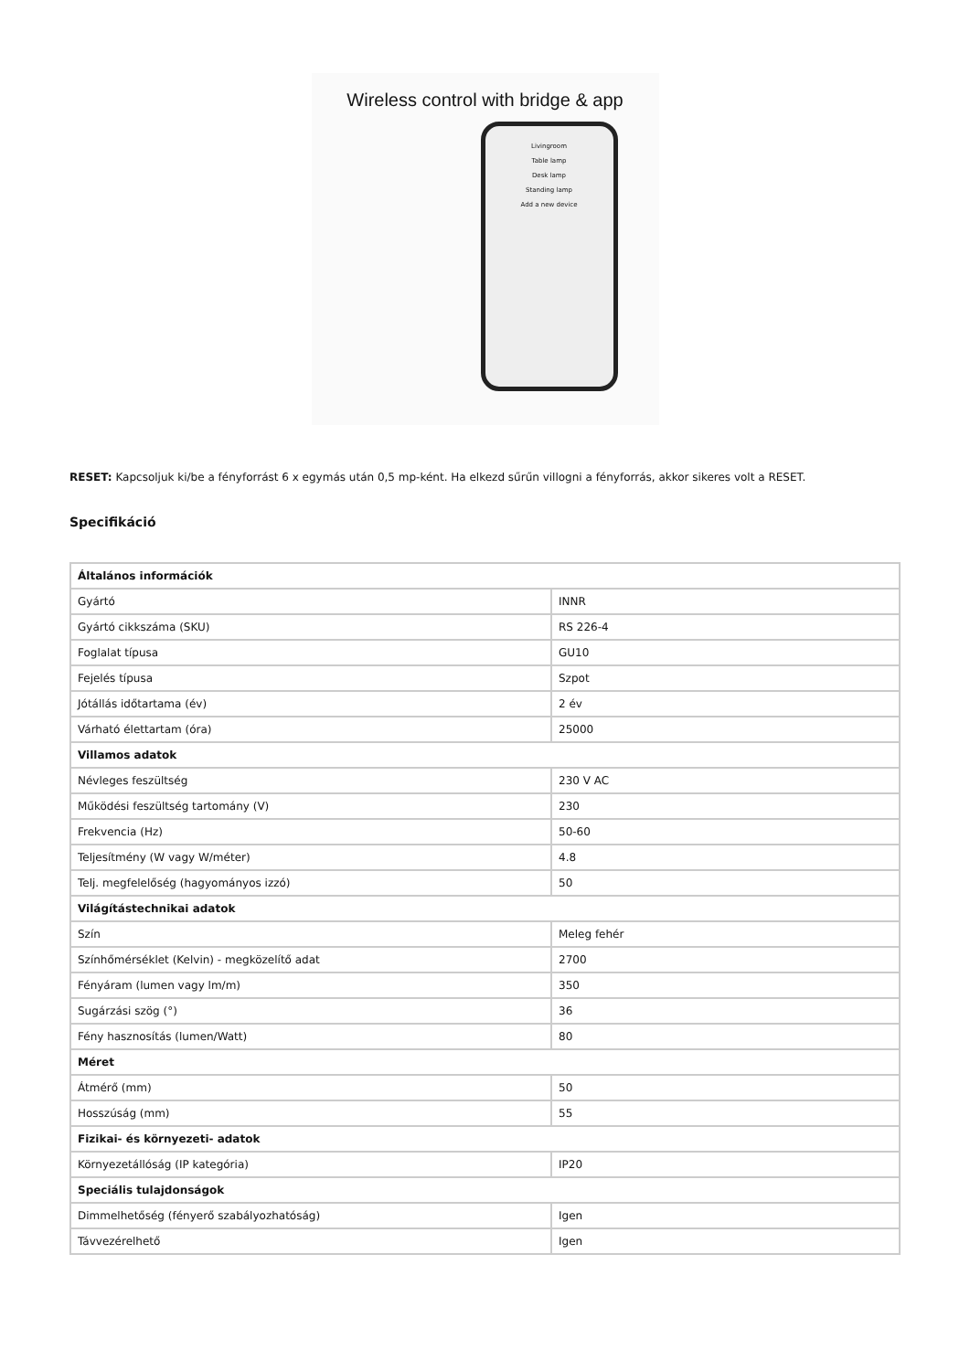Wireless control with bridge & app
Livingroom
Table lamp
Desk lamp
Standing lamp
Add a new device
RESET: Kapcsoljuk ki/be a fényforrást 6 x egymás után 0,5 mp-ként. Ha elkezd sűrűn villogni a fényforrás, akkor sikeres volt a RESET.
Specifikáció
| Általános információk | |
| Gyártó | INNR |
| Gyártó cikkszáma (SKU) | RS 226-4 |
| Foglalat típusa | GU10 |
| Fejelés típusa | Szpot |
| Jótállás időtartama (év) | 2 év |
| Várható élettartam (óra) | 25000 |
| Villamos adatok | |
| Névleges feszültség | 230 V AC |
| Működési feszültség tartomány (V) | 230 |
| Frekvencia (Hz) | 50-60 |
| Teljesítmény (W vagy W/méter) | 4.8 |
| Telj. megfelelőség (hagyományos izzó) | 50 |
| Világítástechnikai adatok | |
| Szín | Meleg fehér |
| Színhőmérséklet (Kelvin) - megközelítő adat | 2700 |
| Fényáram (lumen vagy lm/m) | 350 |
| Sugárzási szög (°) | 36 |
| Fény hasznosítás (lumen/Watt) | 80 |
| Méret | |
| Átmérő (mm) | 50 |
| Hosszúság (mm) | 55 |
| Fizikai- és környezeti- adatok | |
| Környezetállóság (IP kategória) | IP20 |
| Speciális tulajdonságok | |
| Dimmelhetőség (fényerő szabályozhatóság) | Igen |
| Távvezérelhető | Igen |